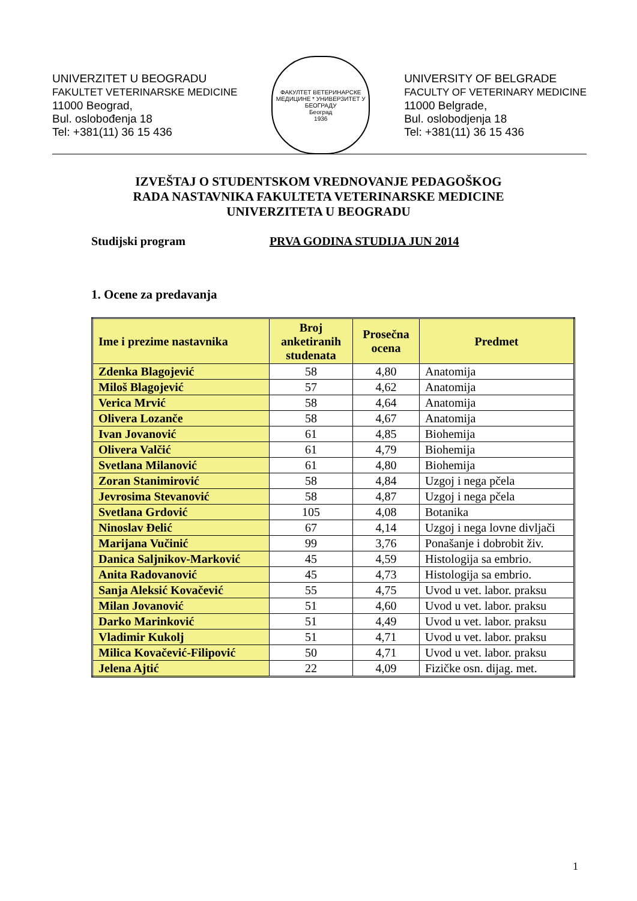UNIVERZITET U BEOGRADU
FAKULTET VETERINARSKE MEDICINE
11000 Beograd,
Bul. oslobođenja 18
Tel: +381(11) 36 15 436
ФАКУЛТЕТ ВЕТЕРИНАРСКЕ МЕДИЦИНЕ * УНИВЕРЗИТЕТ У БЕОГРАДУ
Београд
1936
UNIVERSITY OF BELGRADE
FACULTY OF VETERINARY MEDICINE
11000 Belgrade,
Bul. oslobodjenja 18
Tel: +381(11) 36 15 436
IZVEŠTAJ O STUDENTSKOM VREDNOVANJE PEDAGOŠKOG
RADA NASTAVNIKA FAKULTETA VETERINARSKE MEDICINE
UNIVERZITETA U BEOGRADU
Studijski program PRVA GODINA STUDIJA JUN 2014
1. Ocene za predavanja
| Ime i prezime nastavnika | Broj anketiranih studenata | Prosečna ocena | Predmet |
| --- | --- | --- | --- |
| Zdenka Blagojević | 58 | 4,80 | Anatomija |
| Miloš Blagojević | 57 | 4,62 | Anatomija |
| Verica Mrvić | 58 | 4,64 | Anatomija |
| Olivera Lozanče | 58 | 4,67 | Anatomija |
| Ivan Jovanović | 61 | 4,85 | Biohemija |
| Olivera Valčić | 61 | 4,79 | Biohemija |
| Svetlana Milanović | 61 | 4,80 | Biohemija |
| Zoran Stanimirović | 58 | 4,84 | Uzgoj i nega pčela |
| Jevrosima Stevanović | 58 | 4,87 | Uzgoj i nega pčela |
| Svetlana Grdović | 105 | 4,08 | Botanika |
| Ninoslav Đelić | 67 | 4,14 | Uzgoj i nega lovne divljači |
| Marijana Vučinić | 99 | 3,76 | Ponašanje i dobrobit živ. |
| Danica Saljnikov-Marković | 45 | 4,59 | Histologija sa embrio. |
| Anita Radovanović | 45 | 4,73 | Histologija sa embrio. |
| Sanja Aleksić Kovačević | 55 | 4,75 | Uvod u vet. labor. praksu |
| Milan Jovanović | 51 | 4,60 | Uvod u vet. labor. praksu |
| Darko Marinković | 51 | 4,49 | Uvod u vet. labor. praksu |
| Vladimir Kukolj | 51 | 4,71 | Uvod u vet. labor. praksu |
| Milica Kovačević-Filipović | 50 | 4,71 | Uvod u vet. labor. praksu |
| Jelena Ajtić | 22 | 4,09 | Fizičke osn. dijag. met. |
1